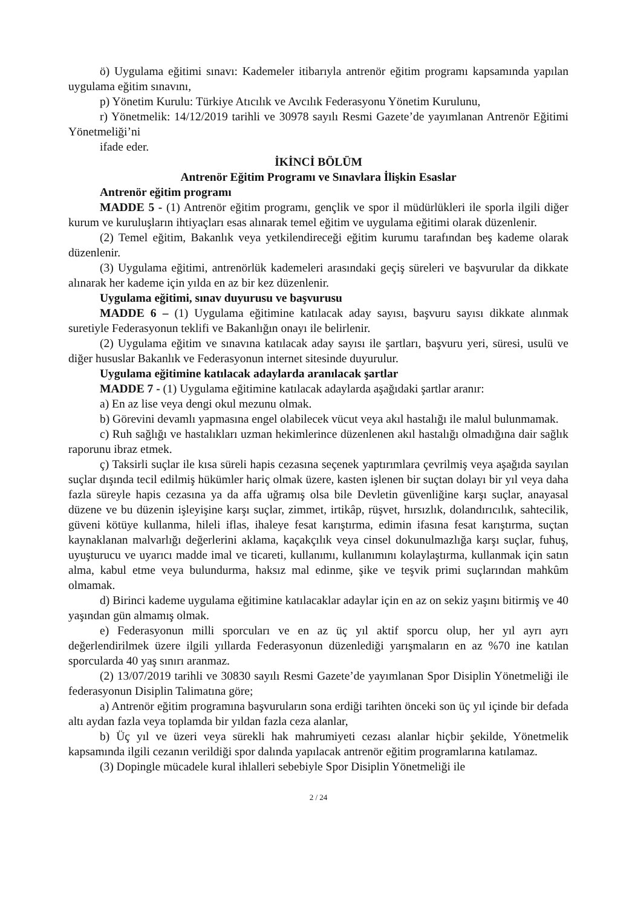ö) Uygulama eğitimi sınavı: Kademeler itibarıyla antrenör eğitim programı kapsamında yapılan uygulama eğitim sınavını,
p) Yönetim Kurulu: Türkiye Atıcılık ve Avcılık Federasyonu Yönetim Kurulunu,
r) Yönetmelik: 14/12/2019 tarihli ve 30978 sayılı Resmi Gazete’de yayımlanan Antrenör Eğitimi Yönetmeliği’ni
ifade eder.
İKİNCİ BÖLÜM
Antrenör Eğitim Programı ve Sınavlara İlişkin Esaslar
Antrenör eğitim programı
MADDE 5 - (1) Antrenör eğitim programı, gençlik ve spor il müdürlükleri ile sporla ilgili diğer kurum ve kuruluşların ihtiyaçları esas alınarak temel eğitim ve uygulama eğitimi olarak düzenlenir.
(2) Temel eğitim, Bakanlık veya yetkilendireceği eğitim kurumu tarafından beş kademe olarak düzenlenir.
(3) Uygulama eğitimi, antrenörlük kademeleri arasındaki geçiş süreleri ve başvurular da dikkate alınarak her kademe için yılda en az bir kez düzenlenir.
Uygulama eğitimi, sınav duyurusu ve başvurusu
MADDE 6 – (1) Uygulama eğitimine katılacak aday sayısı, başvuru sayısı dikkate alınmak suretiyle Federasyonun teklifi ve Bakanlığın onayı ile belirlenir.
(2) Uygulama eğitim ve sınavına katılacak aday sayısı ile şartları, başvuru yeri, süresi, usulü ve diğer hususlar Bakanlık ve Federasyonun internet sitesinde duyurulur.
Uygulama eğitimine katılacak adaylarda aranılacak şartlar
MADDE 7 - (1) Uygulama eğitimine katılacak adaylarda aşağıdaki şartlar aranır:
a) En az lise veya dengi okul mezunu olmak.
b) Görevini devamlı yapmasına engel olabilecek vücut veya akıl hastalığı ile malul bulunmamak.
c) Ruh sağlığı ve hastalıkları uzman hekimlerince düzenlenen akıl hastalığı olmadığına dair sağlık raporunu ibraz etmek.
ç) Taksirli suçlar ile kısa süreli hapis cezasına seçenek yaptırımlara çevrilmiş veya aşağıda sayılan suçlar dışında tecil edilmiş hükümler hariç olmak üzere, kasten işlenen bir suçtan dolayı bir yıl veya daha fazla süreyle hapis cezasına ya da affa uğramış olsa bile Devletin güvenliğine karşı suçlar, anayasal düzene ve bu düzenin işleyişine karşı suçlar, zimmet, irtikâp, rüşvet, hırsızlık, dolandırıcılık, sahtecilik, güveni kötüye kullanma, hileli iflas, ihaleye fesat karıştırma, edimin ifasına fesat karıştırma, suçtan kaynaklanan malvarlığı değerlerini aklama, kaçakçılık veya cinsel dokunulmazlığa karşı suçlar, fuhuş, uyuşturucu ve uyarıcı madde imal ve ticareti, kullanımı, kullanımını kolaylaştırma, kullanmak için satın alma, kabul etme veya bulundurma, haksız mal edinme, şike ve teşvik primi suçlarından mahkûm olmamak.
d) Birinci kademe uygulama eğitimine katılacaklar adaylar için en az on sekiz yaşını bitirmiş ve 40 yaşından gün almamış olmak.
e) Federasyonun milli sporcuları ve en az üç yıl aktif sporcu olup, her yıl ayrı ayrı değerlendirilmek üzere ilgili yıllarda Federasyonun düzenlediği yarışmaların en az %70 ine katılan sporcularda 40 yaş sınırı aranmaz.
(2) 13/07/2019 tarihli ve 30830 sayılı Resmi Gazete’de yayımlanan Spor Disiplin Yönetmeliği ile federasyonun Disiplin Talimatına göre;
a) Antrenör eğitim programına başvuruların sona erdiği tarihten önceki son üç yıl içinde bir defada altı aydan fazla veya toplamda bir yıldan fazla ceza alanlar,
b) Üç yıl ve üzeri veya sürekli hak mahrumiyeti cezası alanlar hiçbir şekilde, Yönetmelik kapsamında ilgili cezanın verildiği spor dalında yapılacak antrenör eğitim programlarına katılamaz.
(3) Dopingle mücadele kural ihlalleri sebebiyle Spor Disiplin Yönetmeliği ile
2 / 24